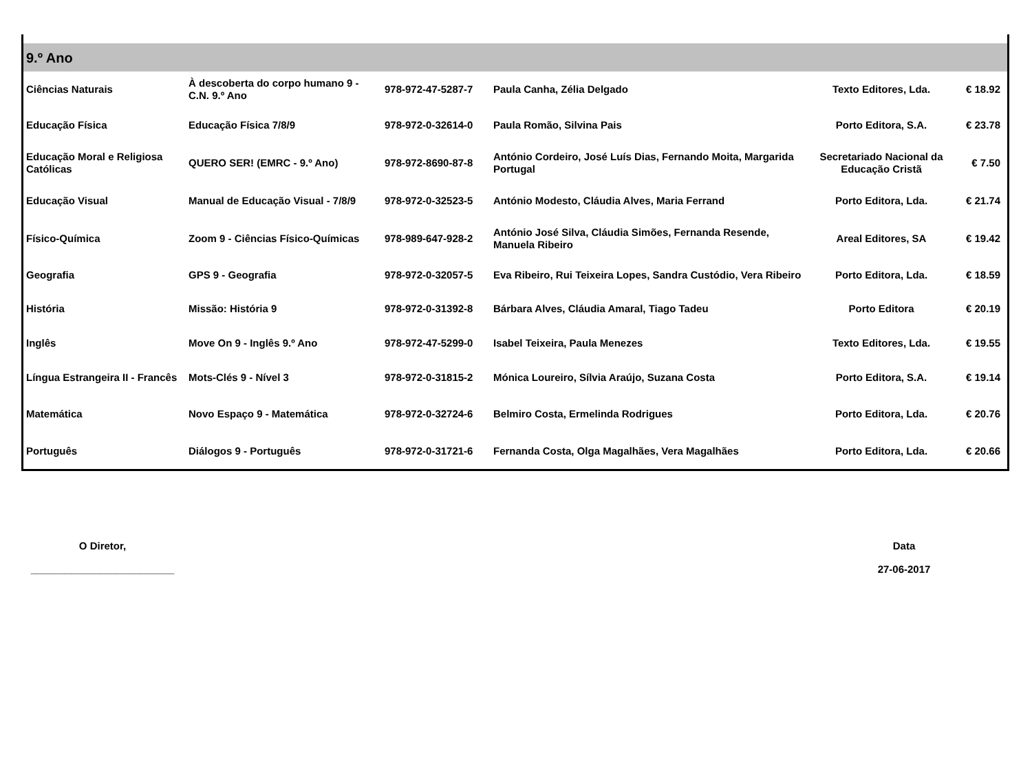9.º Ano
| Ciências Naturais | À descoberta do corpo humano 9 - C.N. 9.º Ano | 978-972-47-5287-7 | Paula Canha, Zélia Delgado | Texto Editores, Lda. | € 18.92 |
| Educação Física | Educação Física 7/8/9 | 978-972-0-32614-0 | Paula Romão, Silvina Pais | Porto Editora, S.A. | € 23.78 |
| Educação Moral e Religiosa Católicas | QUERO SER! (EMRC - 9.º Ano) | 978-972-8690-87-8 | António Cordeiro, José Luís Dias, Fernando Moita, Margarida Portugal | Secretariado Nacional da Educação Cristã | € 7.50 |
| Educação Visual | Manual de Educação Visual - 7/8/9 | 978-972-0-32523-5 | António Modesto, Cláudia Alves, Maria Ferrand | Porto Editora, Lda. | € 21.74 |
| Físico-Química | Zoom 9 - Ciências Físico-Químicas | 978-989-647-928-2 | António José Silva, Cláudia Simões, Fernanda Resende, Manuela Ribeiro | Areal Editores, SA | € 19.42 |
| Geografia | GPS 9 - Geografia | 978-972-0-32057-5 | Eva Ribeiro, Rui Teixeira Lopes, Sandra Custódio, Vera Ribeiro | Porto Editora, Lda. | € 18.59 |
| História | Missão: História 9 | 978-972-0-31392-8 | Bárbara Alves, Cláudia Amaral, Tiago Tadeu | Porto Editora | € 20.19 |
| Inglês | Move On 9 - Inglês 9.º Ano | 978-972-47-5299-0 | Isabel Teixeira, Paula Menezes | Texto Editores, Lda. | € 19.55 |
| Língua Estrangeira II - Francês | Mots-Clés 9 - Nível 3 | 978-972-0-31815-2 | Mónica Loureiro, Sílvia Araújo, Suzana Costa | Porto Editora, S.A. | € 19.14 |
| Matemática | Novo Espaço 9 - Matemática | 978-972-0-32724-6 | Belmiro Costa, Ermelinda Rodrigues | Porto Editora, Lda. | € 20.76 |
| Português | Diálogos 9 - Português | 978-972-0-31721-6 | Fernanda Costa, Olga Magalhães, Vera Magalhães | Porto Editora, Lda. | € 20.66 |
O Diretor,
_________________________
Data
27-06-2017